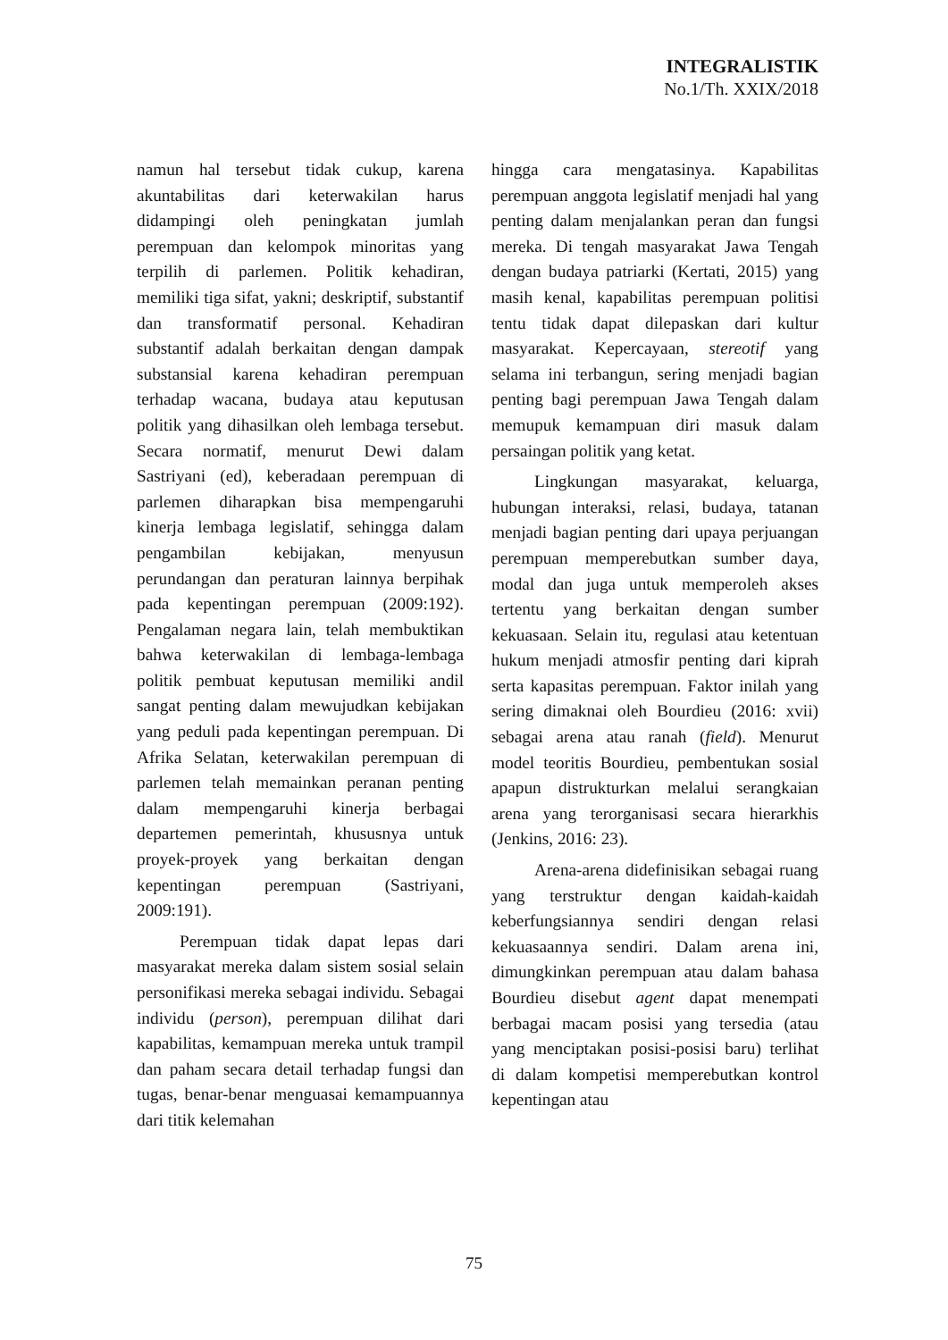INTEGRALISTIK
No.1/Th. XXIX/2018
namun hal tersebut tidak cukup, karena akuntabilitas dari keterwakilan harus didampingi oleh peningkatan jumlah perempuan dan kelompok minoritas yang terpilih di parlemen. Politik kehadiran, memiliki tiga sifat, yakni; deskriptif, substantif dan transformatif personal. Kehadiran substantif adalah berkaitan dengan dampak substansial karena kehadiran perempuan terhadap wacana, budaya atau keputusan politik yang dihasilkan oleh lembaga tersebut. Secara normatif, menurut Dewi dalam Sastriyani (ed), keberadaan perempuan di parlemen diharapkan bisa mempengaruhi kinerja lembaga legislatif, sehingga dalam pengambilan kebijakan, menyusun perundangan dan peraturan lainnya berpihak pada kepentingan perempuan (2009:192). Pengalaman negara lain, telah membuktikan bahwa keterwakilan di lembaga-lembaga politik pembuat keputusan memiliki andil sangat penting dalam mewujudkan kebijakan yang peduli pada kepentingan perempuan. Di Afrika Selatan, keterwakilan perempuan di parlemen telah memainkan peranan penting dalam mempengaruhi kinerja berbagai departemen pemerintah, khususnya untuk proyek-proyek yang berkaitan dengan kepentingan perempuan (Sastriyani, 2009:191).
Perempuan tidak dapat lepas dari masyarakat mereka dalam sistem sosial selain personifikasi mereka sebagai individu. Sebagai individu (person), perempuan dilihat dari kapabilitas, kemampuan mereka untuk trampil dan paham secara detail terhadap fungsi dan tugas, benar-benar menguasai kemampuannya dari titik kelemahan
hingga cara mengatasinya. Kapabilitas perempuan anggota legislatif menjadi hal yang penting dalam menjalankan peran dan fungsi mereka. Di tengah masyarakat Jawa Tengah dengan budaya patriarki (Kertati, 2015) yang masih kenal, kapabilitas perempuan politisi tentu tidak dapat dilepaskan dari kultur masyarakat. Kepercayaan, stereotif yang selama ini terbangun, sering menjadi bagian penting bagi perempuan Jawa Tengah dalam memupuk kemampuan diri masuk dalam persaingan politik yang ketat.
Lingkungan masyarakat, keluarga, hubungan interaksi, relasi, budaya, tatanan menjadi bagian penting dari upaya perjuangan perempuan memperebutkan sumber daya, modal dan juga untuk memperoleh akses tertentu yang berkaitan dengan sumber kekuasaan. Selain itu, regulasi atau ketentuan hukum menjadi atmosfir penting dari kiprah serta kapasitas perempuan. Faktor inilah yang sering dimaknai oleh Bourdieu (2016: xvii) sebagai arena atau ranah (field). Menurut model teoritis Bourdieu, pembentukan sosial apapun distrukturkan melalui serangkaian arena yang terorganisasi secara hierarkhis (Jenkins, 2016: 23).
Arena-arena didefinisikan sebagai ruang yang terstruktur dengan kaidah-kaidah keberfungsiannya sendiri dengan relasi kekuasaannya sendiri. Dalam arena ini, dimungkinkan perempuan atau dalam bahasa Bourdieu disebut agent dapat menempati berbagai macam posisi yang tersedia (atau yang menciptakan posisi-posisi baru) terlihat di dalam kompetisi memperebutkan kontrol kepentingan atau
75